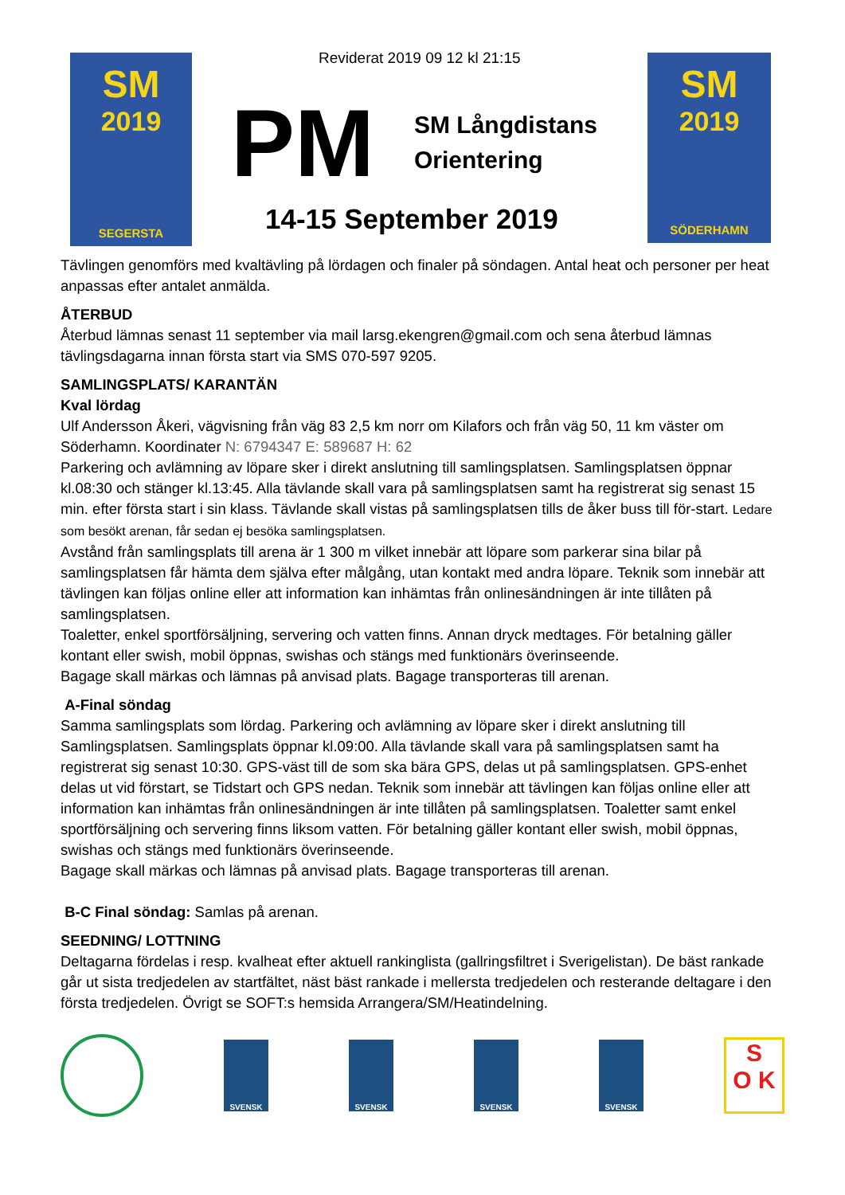SM
2019
SEGERSTA
Reviderat 2019 09 12 kl 21:15
PM
SM Långdistans
Orientering
14-15 September 2019
SM
2019
SÖDERHAMN
Tävlingen genomförs med kvaltävling på lördagen och finaler på söndagen. Antal heat och personer per heat anpassas efter antalet anmälda.
ÅTERBUD
Återbud lämnas senast 11 september via mail larsg.ekengren@gmail.com och sena återbud lämnas tävlingsdagarna innan första start via SMS 070-597 9205.
SAMLINGSPLATS/ KARANTÄN
Kval lördag
Ulf Andersson Åkeri, vägvisning från väg 83 2,5 km norr om Kilafors och från väg 50, 11 km väster om Söderhamn. Koordinater N: 6794347 E: 589687 H: 62
Parkering och avlämning av löpare sker i direkt anslutning till samlingsplatsen. Samlingsplatsen öppnar kl.08:30 och stänger kl.13:45. Alla tävlande skall vara på samlingsplatsen samt ha registrerat sig senast 15 min. efter första start i sin klass. Tävlande skall vistas på samlingsplatsen tills de åker buss till för-start. Ledare som besökt arenan, får sedan ej besöka samlingsplatsen.
Avstånd från samlingsplats till arena är 1 300 m vilket innebär att löpare som parkerar sina bilar på samlingsplatsen får hämta dem själva efter målgång, utan kontakt med andra löpare. Teknik som innebär att tävlingen kan följas online eller att information kan inhämtas från onlinesändningen är inte tillåten på samlingsplatsen.
Toaletter, enkel sportförsäljning, servering och vatten finns. Annan dryck medtages. För betalning gäller kontant eller swish, mobil öppnas, swishas och stängs med funktionärs överinseende.
Bagage skall märkas och lämnas på anvisad plats. Bagage transporteras till arenan.
A-Final söndag
Samma samlingsplats som lördag. Parkering och avlämning av löpare sker i direkt anslutning till Samlingsplatsen. Samlingsplats öppnar kl.09:00. Alla tävlande skall vara på samlingsplatsen samt ha registrerat sig senast 10:30. GPS-väst till de som ska bära GPS, delas ut på samlingsplatsen. GPS-enhet delas ut vid förstart, se Tidstart och GPS nedan. Teknik som innebär att tävlingen kan följas online eller att information kan inhämtas från onlinesändningen är inte tillåten på samlingsplatsen. Toaletter samt enkel sportförsäljning och servering finns liksom vatten. För betalning gäller kontant eller swish, mobil öppnas, swishas och stängs med funktionärs överinseende.
Bagage skall märkas och lämnas på anvisad plats. Bagage transporteras till arenan.
B-C Final söndag: Samlas på arenan.
SEEDNING/ LOTTNING
Deltagarna fördelas i resp. kvalheat efter aktuell rankinglista (gallringsfiltret i Sverigelistan). De bäst rankade går ut sista tredjedelen av startfältet, näst bäst rankade i mellersta tredjedelen och resterande deltagare i den första tredjedelen. Övrigt se SOFT:s hemsida Arrangera/SM/Heatindelning.
SVENSK SVENSK SVENSK SVENSK
S
O K